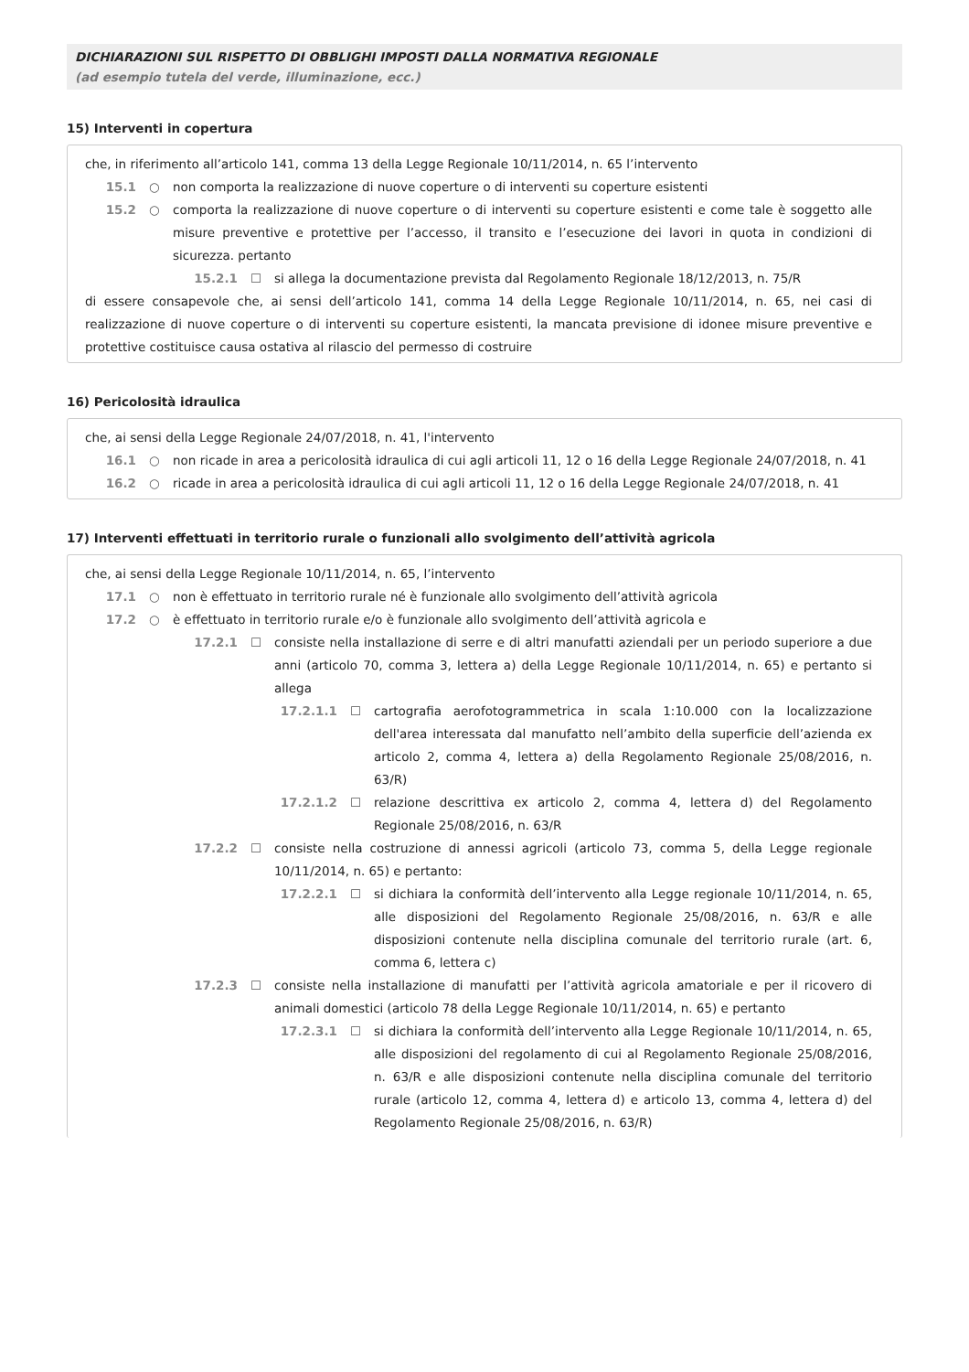DICHIARAZIONI SUL RISPETTO DI OBBLIGHI IMPOSTI DALLA NORMATIVA REGIONALE
(ad esempio tutela del verde, illuminazione, ecc.)
15) Interventi in copertura
che, in riferimento all’articolo 141, comma 13 della Legge Regionale 10/11/2014, n. 65 l’intervento
15.1 ○ non comporta la realizzazione di nuove coperture o di interventi su coperture esistenti
15.2 ○ comporta la realizzazione di nuove coperture o di interventi su coperture esistenti e come tale è soggetto alle misure preventive e protettive per l’accesso, il transito e l’esecuzione dei lavori in quota in condizioni di sicurezza. pertanto
15.2.1 ☐ si allega la documentazione prevista dal Regolamento Regionale 18/12/2013, n. 75/R
di essere consapevole che, ai sensi dell’articolo 141, comma 14 della Legge Regionale 10/11/2014, n. 65, nei casi di realizzazione di nuove coperture o di interventi su coperture esistenti, la mancata previsione di idonee misure preventive e protettive costituisce causa ostativa al rilascio del permesso di costruire
16) Pericolosità idraulica
che, ai sensi della Legge Regionale 24/07/2018, n. 41, l'intervento
16.1 ○ non ricade in area a pericolosità idraulica di cui agli articoli 11, 12 o 16 della Legge Regionale 24/07/2018, n. 41
16.2 ○ ricade in area a pericolosità idraulica di cui agli articoli 11, 12 o 16 della Legge Regionale 24/07/2018, n. 41
17) Interventi effettuati in territorio rurale o funzionali allo svolgimento dell’attività agricola
che, ai sensi della Legge Regionale 10/11/2014, n. 65, l’intervento
17.1 ○ non è effettuato in territorio rurale né è funzionale allo svolgimento dell’attività agricola
17.2 ○ è effettuato in territorio rurale e/o è funzionale allo svolgimento dell’attività agricola e
17.2.1 ☐ consiste nella installazione di serre e di altri manufatti aziendali per un periodo superiore a due anni (articolo 70, comma 3, lettera a) della Legge Regionale 10/11/2014, n. 65) e pertanto si allega
17.2.1.1 ☐ cartografia aerofotogrammetrica in scala 1:10.000 con la localizzazione dell'area interessata dal manufatto nell’ambito della superficie dell’azienda ex articolo 2, comma 4, lettera a) della Regolamento Regionale 25/08/2016, n. 63/R)
17.2.1.2 ☐ relazione descrittiva ex articolo 2, comma 4, lettera d) del Regolamento Regionale 25/08/2016, n. 63/R
17.2.2 ☐ consiste nella costruzione di annessi agricoli (articolo 73, comma 5, della Legge regionale 10/11/2014, n. 65) e pertanto:
17.2.2.1 ☐ si dichiara la conformità dell’intervento alla Legge regionale 10/11/2014, n. 65, alle disposizioni del Regolamento Regionale 25/08/2016, n. 63/R e alle disposizioni contenute nella disciplina comunale del territorio rurale (art. 6, comma 6, lettera c)
17.2.3 ☐ consiste nella installazione di manufatti per l’attività agricola amatoriale e per il ricovero di animali domestici (articolo 78 della Legge Regionale 10/11/2014, n. 65) e pertanto
17.2.3.1 ☐ si dichiara la conformità dell’intervento alla Legge Regionale 10/11/2014, n. 65, alle disposizioni del regolamento di cui al Regolamento Regionale 25/08/2016, n. 63/R e alle disposizioni contenute nella disciplina comunale del territorio rurale (articolo 12, comma 4, lettera d) e articolo 13, comma 4, lettera d) del Regolamento Regionale 25/08/2016, n. 63/R)